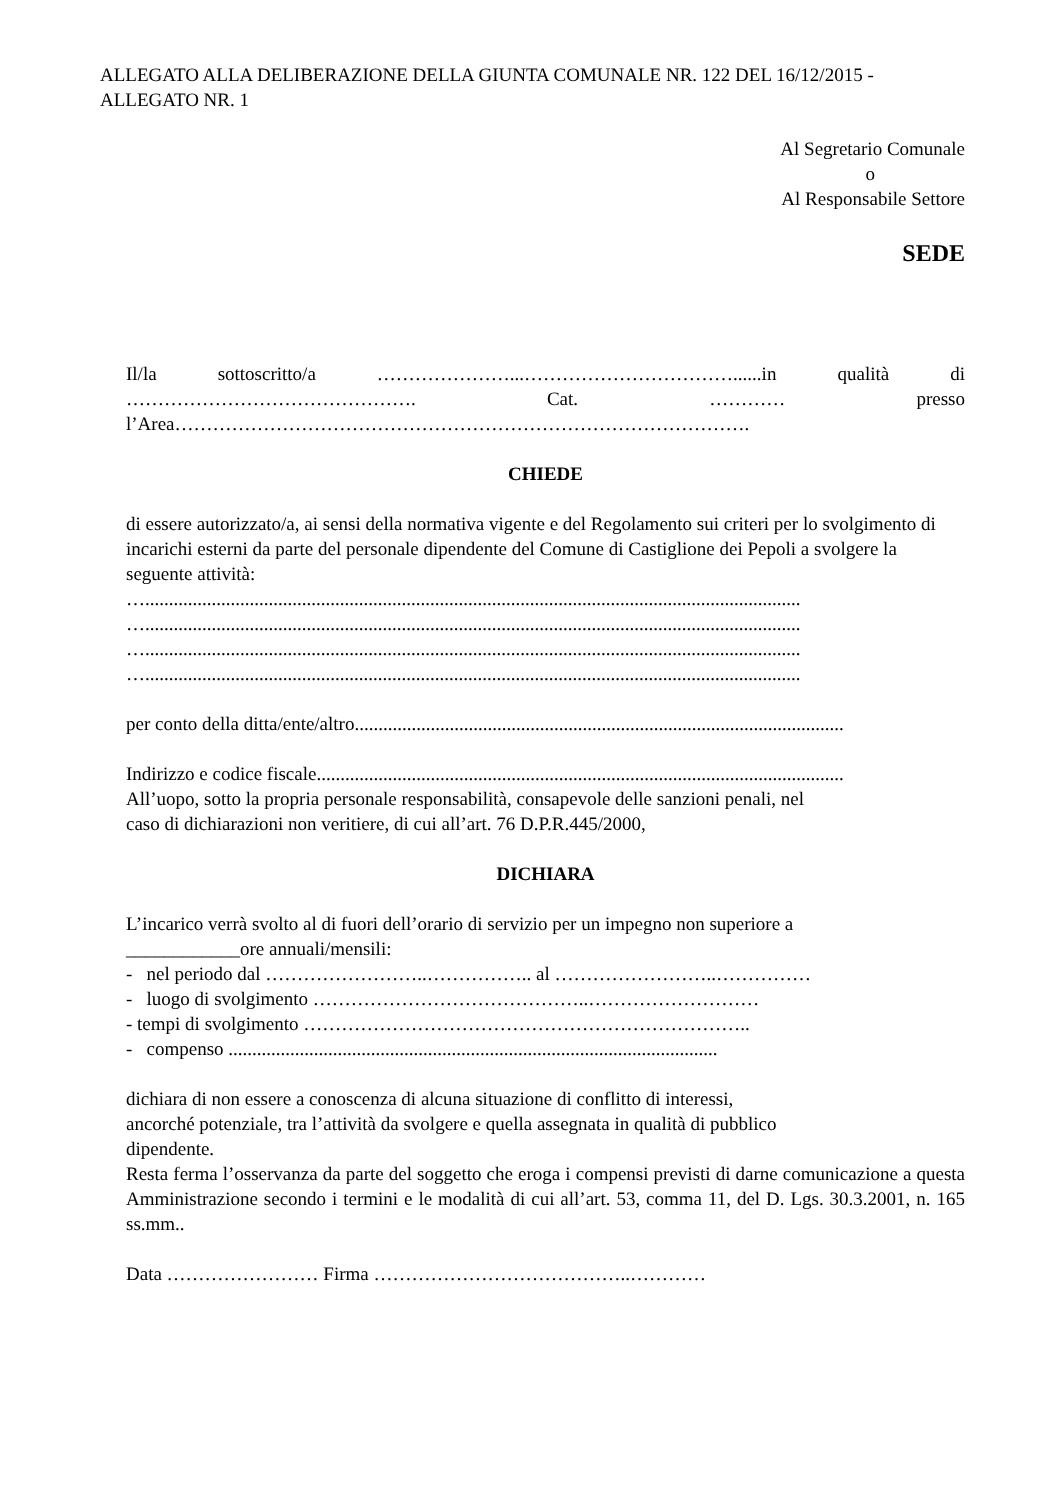ALLEGATO ALLA DELIBERAZIONE DELLA GIUNTA COMUNALE NR. 122 DEL 16/12/2015 - ALLEGATO NR. 1
Al Segretario Comunale
o
Al Responsabile Settore
SEDE
Il/la sottoscritto/a …………………...……………………………......in qualità di
………………………………………. Cat. ………… presso
l’Area……………………………………………………………………………….
CHIEDE
di essere autorizzato/a, ai sensi della normativa vigente e del Regolamento sui criteri per lo svolgimento di incarichi esterni da parte del personale dipendente del Comune di Castiglione dei Pepoli a svolgere la seguente attività:
…..........................................................................................................................................
…..........................................................................................................................................
…..........................................................................................................................................
…..........................................................................................................................................
per conto della ditta/ente/altro.......................................................................................................
Indirizzo e codice fiscale...............................................................................................................
All’uopo, sotto la propria personale responsabilità, consapevole delle sanzioni penali, nel
caso di dichiarazioni non veritiere, di cui all’art. 76 D.P.R.445/2000,
DICHIARA
L’incarico verrà svolto al di fuori dell’orario di servizio per un impegno non superiore a
____________ore annuali/mensili:
- nel periodo dal ……………………..…………….. al ……………………..……………
- luogo di svolgimento ……………………………………..………………………
- tempi di svolgimento ……………………………………………………………..
- compenso .......................................................................................................
dichiara di non essere a conoscenza di alcuna situazione di conflitto di interessi,
ancorché potenziale, tra l’attività da svolgere e quella assegnata in qualità di pubblico
dipendente.
Resta ferma l’osservanza da parte del soggetto che eroga i compensi previsti di darne comunicazione a questa Amministrazione secondo i termini e le modalità di cui all’art. 53, comma 11, del D. Lgs. 30.3.2001, n. 165 ss.mm..
Data …………………… Firma …………………………………..…………